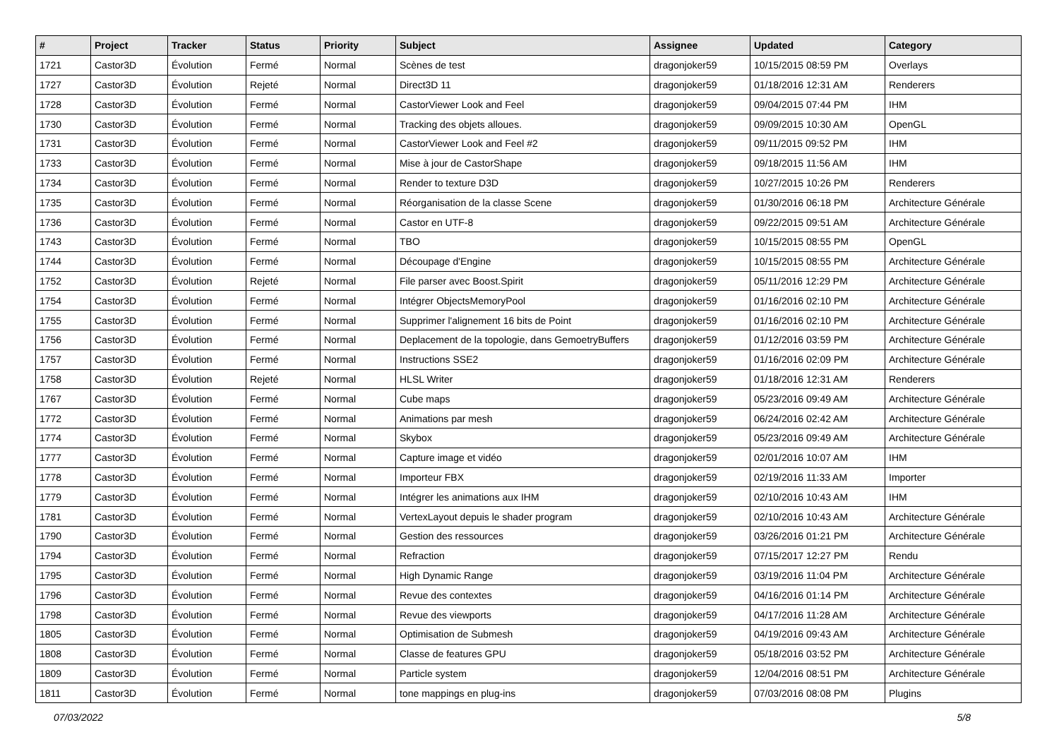| # | Project | Tracker | Status | Priority | Subject | Assignee | Updated | Category |
| --- | --- | --- | --- | --- | --- | --- | --- | --- |
| 1721 | Castor3D | Évolution | Fermé | Normal | Scènes de test | dragonjoker59 | 10/15/2015 08:59 PM | Overlays |
| 1727 | Castor3D | Évolution | Rejeté | Normal | Direct3D 11 | dragonjoker59 | 01/18/2016 12:31 AM | Renderers |
| 1728 | Castor3D | Évolution | Fermé | Normal | CastorViewer Look and Feel | dragonjoker59 | 09/04/2015 07:44 PM | IHM |
| 1730 | Castor3D | Évolution | Fermé | Normal | Tracking des objets alloues. | dragonjoker59 | 09/09/2015 10:30 AM | OpenGL |
| 1731 | Castor3D | Évolution | Fermé | Normal | CastorViewer Look and Feel #2 | dragonjoker59 | 09/11/2015 09:52 PM | IHM |
| 1733 | Castor3D | Évolution | Fermé | Normal | Mise à jour de CastorShape | dragonjoker59 | 09/18/2015 11:56 AM | IHM |
| 1734 | Castor3D | Évolution | Fermé | Normal | Render to texture D3D | dragonjoker59 | 10/27/2015 10:26 PM | Renderers |
| 1735 | Castor3D | Évolution | Fermé | Normal | Réorganisation de la classe Scene | dragonjoker59 | 01/30/2016 06:18 PM | Architecture Générale |
| 1736 | Castor3D | Évolution | Fermé | Normal | Castor en UTF-8 | dragonjoker59 | 09/22/2015 09:51 AM | Architecture Générale |
| 1743 | Castor3D | Évolution | Fermé | Normal | TBO | dragonjoker59 | 10/15/2015 08:55 PM | OpenGL |
| 1744 | Castor3D | Évolution | Fermé | Normal | Découpage d'Engine | dragonjoker59 | 10/15/2015 08:55 PM | Architecture Générale |
| 1752 | Castor3D | Évolution | Rejeté | Normal | File parser avec Boost.Spirit | dragonjoker59 | 05/11/2016 12:29 PM | Architecture Générale |
| 1754 | Castor3D | Évolution | Fermé | Normal | Intégrer ObjectsMemoryPool | dragonjoker59 | 01/16/2016 02:10 PM | Architecture Générale |
| 1755 | Castor3D | Évolution | Fermé | Normal | Supprimer l'alignement 16 bits de Point | dragonjoker59 | 01/16/2016 02:10 PM | Architecture Générale |
| 1756 | Castor3D | Évolution | Fermé | Normal | Deplacement de la topologie, dans GemoetryBuffers | dragonjoker59 | 01/12/2016 03:59 PM | Architecture Générale |
| 1757 | Castor3D | Évolution | Fermé | Normal | Instructions SSE2 | dragonjoker59 | 01/16/2016 02:09 PM | Architecture Générale |
| 1758 | Castor3D | Évolution | Rejeté | Normal | HLSL Writer | dragonjoker59 | 01/18/2016 12:31 AM | Renderers |
| 1767 | Castor3D | Évolution | Fermé | Normal | Cube maps | dragonjoker59 | 05/23/2016 09:49 AM | Architecture Générale |
| 1772 | Castor3D | Évolution | Fermé | Normal | Animations par mesh | dragonjoker59 | 06/24/2016 02:42 AM | Architecture Générale |
| 1774 | Castor3D | Évolution | Fermé | Normal | Skybox | dragonjoker59 | 05/23/2016 09:49 AM | Architecture Générale |
| 1777 | Castor3D | Évolution | Fermé | Normal | Capture image et vidéo | dragonjoker59 | 02/01/2016 10:07 AM | IHM |
| 1778 | Castor3D | Évolution | Fermé | Normal | Importeur FBX | dragonjoker59 | 02/19/2016 11:33 AM | Importer |
| 1779 | Castor3D | Évolution | Fermé | Normal | Intégrer les animations aux IHM | dragonjoker59 | 02/10/2016 10:43 AM | IHM |
| 1781 | Castor3D | Évolution | Fermé | Normal | VertexLayout depuis le shader program | dragonjoker59 | 02/10/2016 10:43 AM | Architecture Générale |
| 1790 | Castor3D | Évolution | Fermé | Normal | Gestion des ressources | dragonjoker59 | 03/26/2016 01:21 PM | Architecture Générale |
| 1794 | Castor3D | Évolution | Fermé | Normal | Refraction | dragonjoker59 | 07/15/2017 12:27 PM | Rendu |
| 1795 | Castor3D | Évolution | Fermé | Normal | High Dynamic Range | dragonjoker59 | 03/19/2016 11:04 PM | Architecture Générale |
| 1796 | Castor3D | Évolution | Fermé | Normal | Revue des contextes | dragonjoker59 | 04/16/2016 01:14 PM | Architecture Générale |
| 1798 | Castor3D | Évolution | Fermé | Normal | Revue des viewports | dragonjoker59 | 04/17/2016 11:28 AM | Architecture Générale |
| 1805 | Castor3D | Évolution | Fermé | Normal | Optimisation de Submesh | dragonjoker59 | 04/19/2016 09:43 AM | Architecture Générale |
| 1808 | Castor3D | Évolution | Fermé | Normal | Classe de features GPU | dragonjoker59 | 05/18/2016 03:52 PM | Architecture Générale |
| 1809 | Castor3D | Évolution | Fermé | Normal | Particle system | dragonjoker59 | 12/04/2016 08:51 PM | Architecture Générale |
| 1811 | Castor3D | Évolution | Fermé | Normal | tone mappings en plug-ins | dragonjoker59 | 07/03/2016 08:08 PM | Plugins |
07/03/2022 5/8